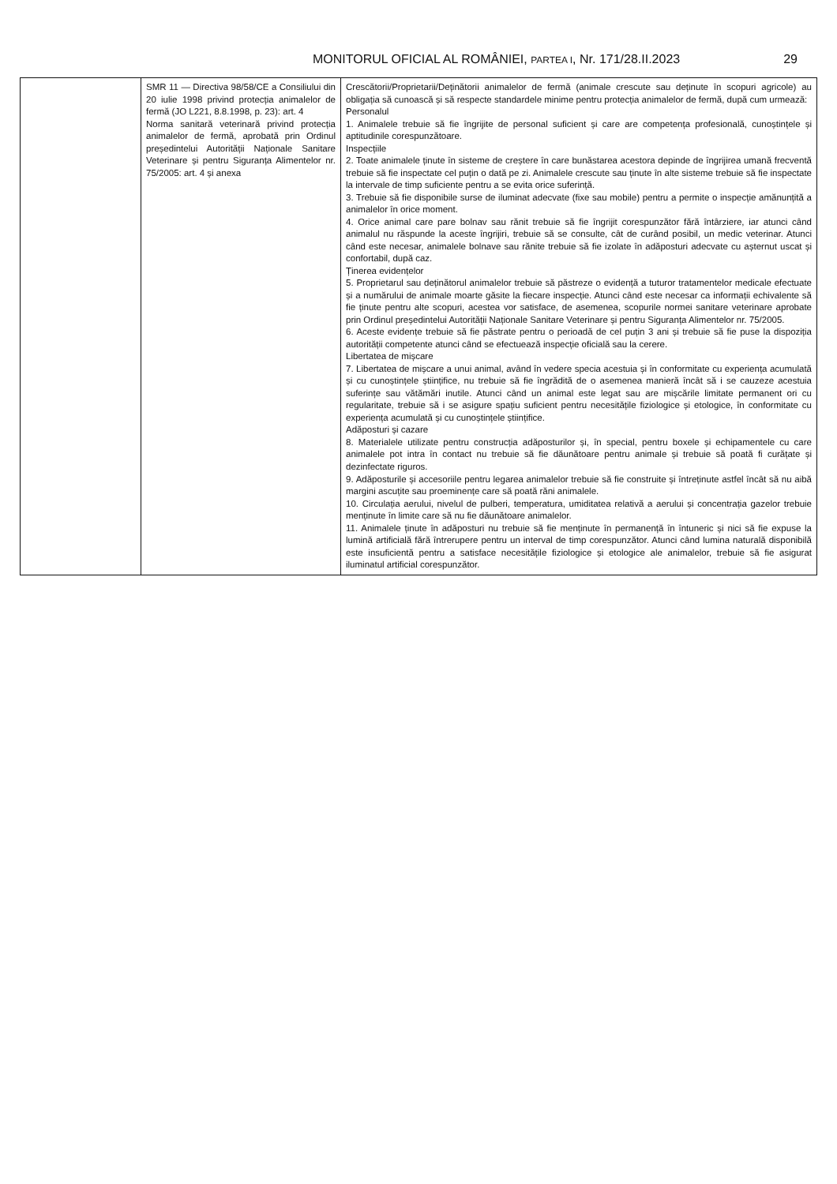MONITORUL OFICIAL AL ROMÂNIEI, PARTEA I, Nr. 171/28.II.2023 29
| | SMR 11 — Directiva 98/58/CE a Consiliului din 20 iulie 1998 privind protecția animalelor de fermă (JO L221, 8.8.1998, p. 23): art. 4 Norma sanitară veterinară privind protecția animalelor de fermă, aprobată prin Ordinul președintelui Autorității Naționale Sanitare Veterinare și pentru Siguranța Alimentelor nr. 75/2005: art. 4 și anexa | Crescătorii/Proprietarii/Deținătorii animalelor de fermă (animale crescute sau deținute în scopuri agricole) au obligația să cunoască și să respecte standardele minime pentru protecția animalelor de fermă, după cum urmează: Personalul 1. Animalele trebuie să fie îngrijite de personal suficient și care are competența profesională, cunoștințele și aptitudinile corespunzătoare. Inspecțiile 2. Toate animalele ținute în sisteme de creștere în care bunăstarea acestora depinde de îngrijirea umană frecventă trebuie să fie inspectate cel puțin o dată pe zi. Animalele crescute sau ținute în alte sisteme trebuie să fie inspectate la intervale de timp suficiente pentru a se evita orice suferință. 3. Trebuie să fie disponibile surse de iluminat adecvate (fixe sau mobile) pentru a permite o inspecție amănunțită a animalelor în orice moment. 4. Orice animal care pare bolnav sau rănit trebuie să fie îngrijit corespunzător fără întârziere, iar atunci când animalul nu răspunde la aceste îngrijiri, trebuie să se consulte, cât de curând posibil, un medic veterinar. Atunci când este necesar, animalele bolnave sau rănite trebuie să fie izolate în adăposturi adecvate cu așternut uscat și confortabil, după caz. Ținerea evidențelor 5. Proprietarul sau deținătorul animalelor trebuie să păstreze o evidență a tuturor tratamentelor medicale efectuate și a numărului de animale moarte găsite la fiecare inspecție. Atunci când este necesar ca informații echivalente să fie ținute pentru alte scopuri, acestea vor satisface, de asemenea, scopurile normei sanitare veterinare aprobate prin Ordinul președintelui Autorității Naționale Sanitare Veterinare și pentru Siguranța Alimentelor nr. 75/2005. 6. Aceste evidențe trebuie să fie păstrate pentru o perioadă de cel puțin 3 ani și trebuie să fie puse la dispoziția autorității competente atunci când se efectuează inspecție oficială sau la cerere. Libertatea de mișcare 7. Libertatea de mișcare a unui animal, având în vedere specia acestuia și în conformitate cu experiența acumulată și cu cunoștințele științifice, nu trebuie să fie îngrădită de o asemenea manieră încât să i se cauzeze acestuia suferințe sau vătămări inutile. Atunci când un animal este legat sau are mișcările limitate permanent ori cu regularitate, trebuie să i se asigure spațiu suficient pentru necesitățile fiziologice și etologice, în conformitate cu experiența acumulată și cu cunoștințele științifice. Adăposturi și cazare 8. Materialele utilizate pentru construcția adăposturilor și, în special, pentru boxele și echipamentele cu care animalele pot intra în contact nu trebuie să fie dăunătoare pentru animale și trebuie să poată fi curățate și dezinfectate riguros. 9. Adăposturile și accesoriile pentru legarea animalelor trebuie să fie construite și întreținute astfel încât să nu aibă margini ascuțite sau proeminențe care să poată răni animalele. 10. Circulația aerului, nivelul de pulberi, temperatura, umiditatea relativă a aerului și concentrația gazelor trebuie menținute în limite care să nu fie dăunătoare animalelor. 11. Animalele ținute în adăposturi nu trebuie să fie menținute în permanență în întuneric și nici să fie expuse la lumină artificială fără întrerupere pentru un interval de timp corespunzător. Atunci când lumina naturală disponibilă este insuficientă pentru a satisface necesitățile fiziologice și etologice ale animalelor, trebuie să fie asigurat iluminatul artificial corespunzător. |